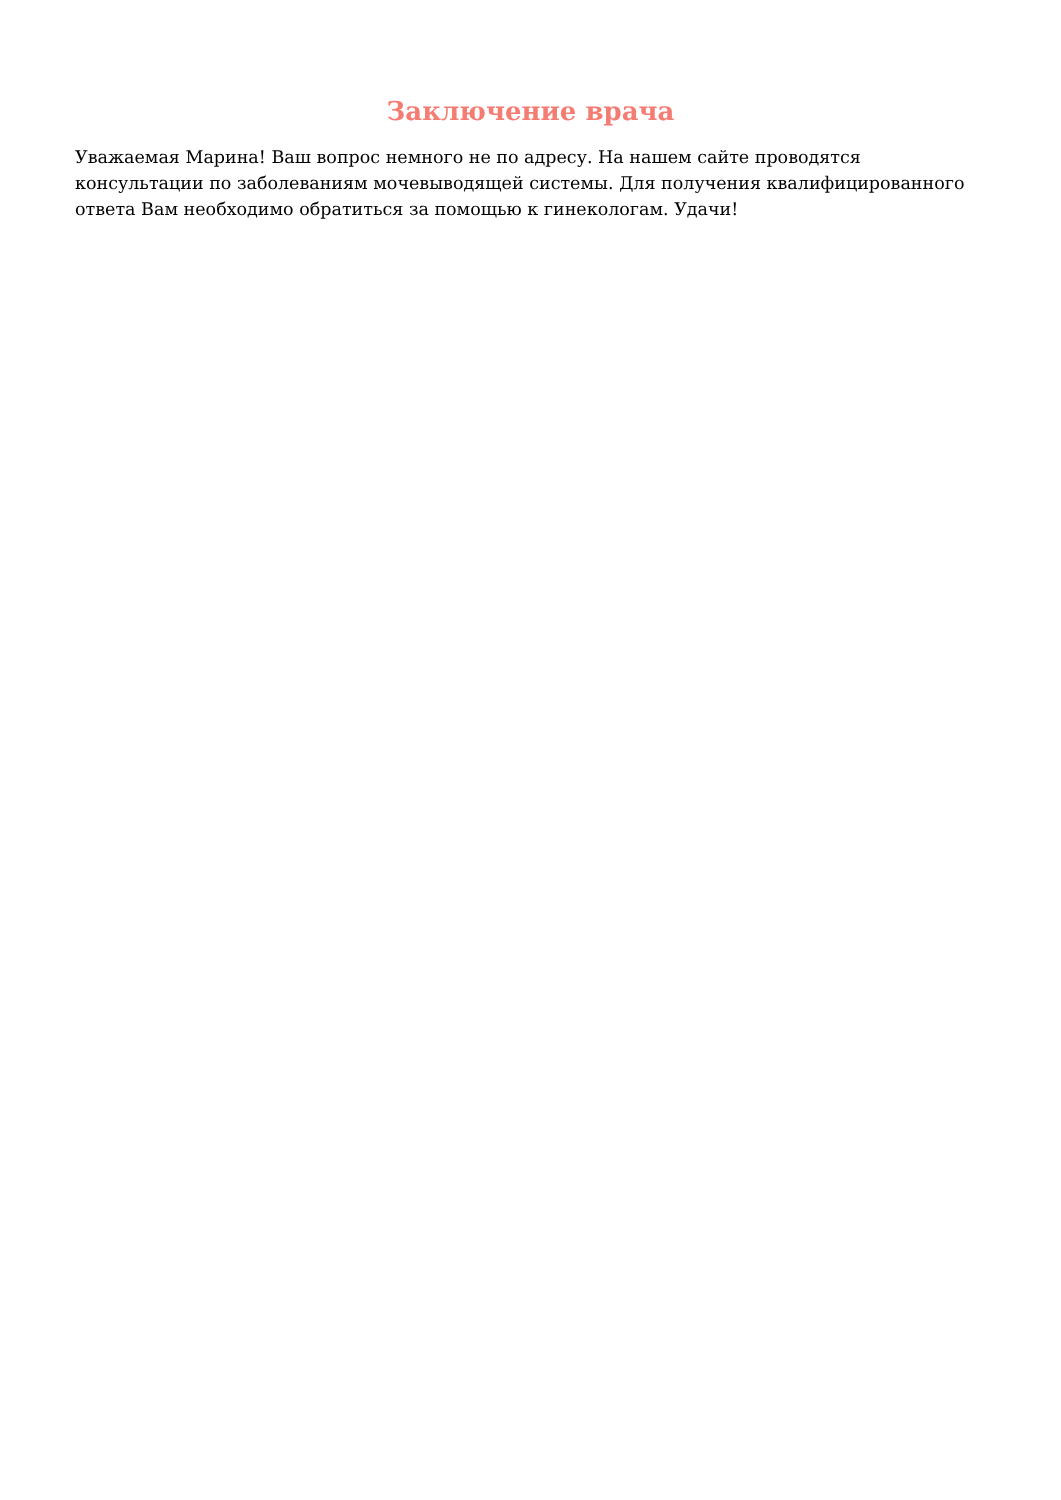Заключение врача
Уважаемая Марина! Ваш вопрос немного не по адресу. На нашем сайте проводятся консультации по заболеваниям мочевыводящей системы. Для получения квалифицированного ответа Вам необходимо обратиться за помощью к гинекологам. Удачи!